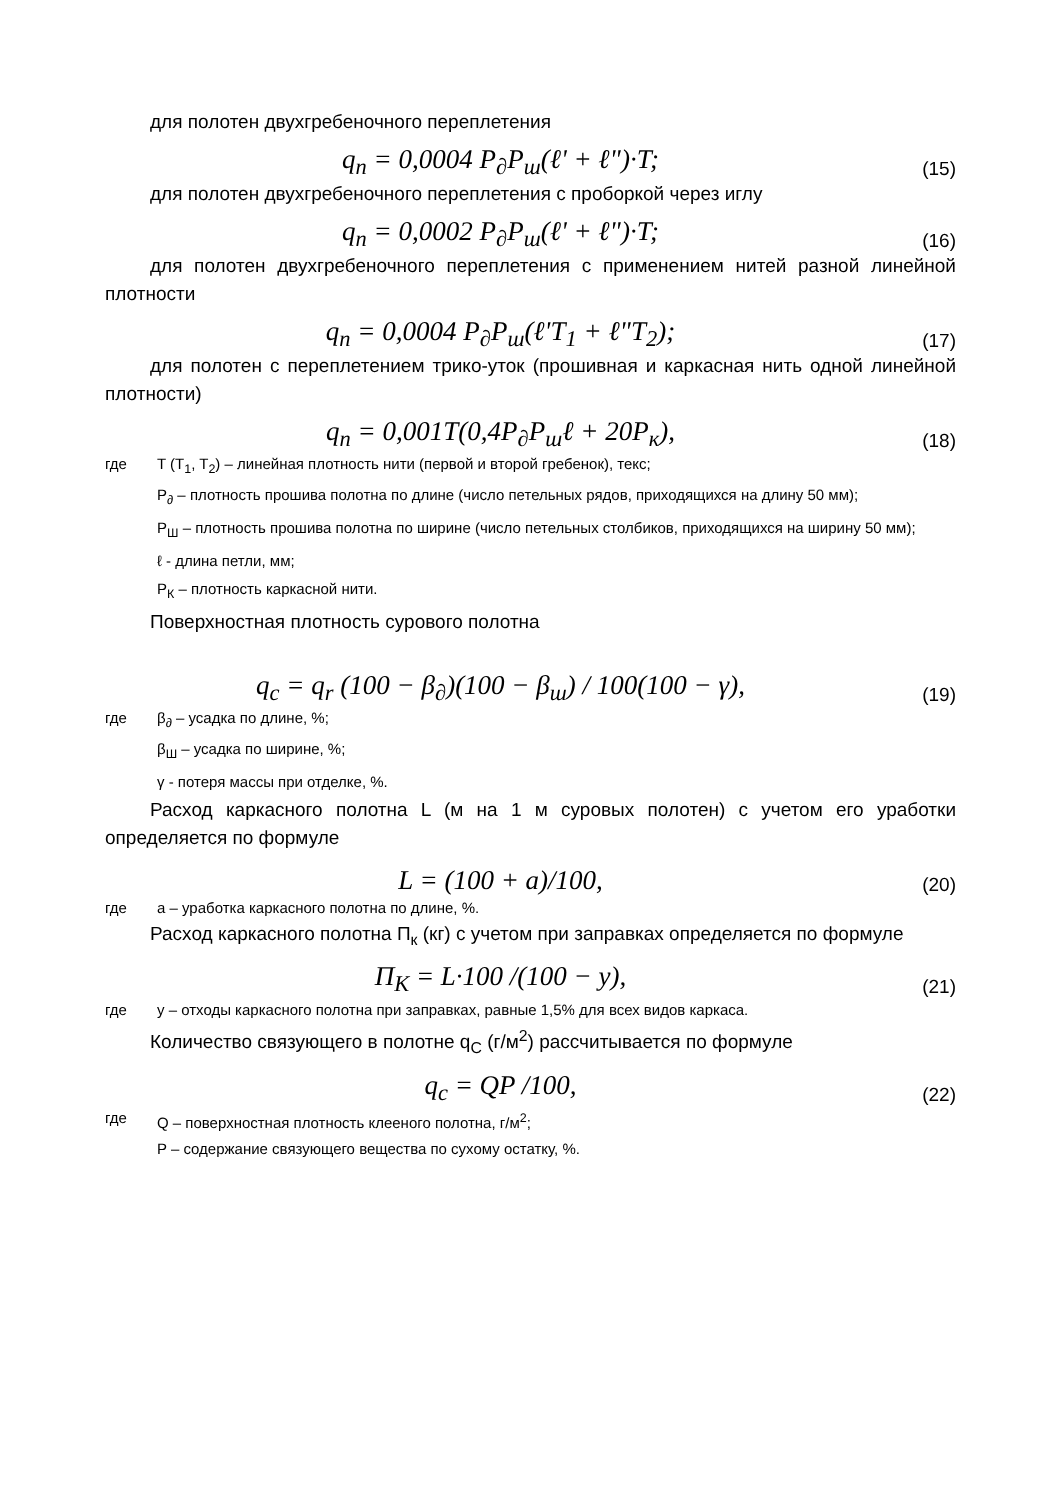для полотен двухгребеночного переплетения
q<sub>n</sub> = 0,0004 P<sub>∂</sub>P<sub>ш</sub>(ℓ' + ℓ")·T;
(15)
для полотен двухгребеночного переплетения с проборкой через иглу
q<sub>n</sub> = 0,0002 P<sub>∂</sub>P<sub>ш</sub>(ℓ' + ℓ")·T;
(16)
для полотен двухгребеночного переплетения с применением нитей разной линейной плотности
q<sub>n</sub> = 0,0004 P<sub>∂</sub>P<sub>ш</sub>(ℓ'T<sub>1</sub> + ℓ"T<sub>2</sub>);
(17)
для полотен с переплетением трико-уток (прошивная и каркасная нить одной линейной плотности)
q<sub>n</sub> = 0,001T(0,4P<sub>∂</sub>P<sub>ш</sub>ℓ + 20P<sub>к</sub>),
(18)
где T (T<sub>1</sub>, T<sub>2</sub>) – линейная плотность нити (первой и второй гребенок), текс;
P<sub>∂</sub> – плотность прошива полотна по длине (число петельных рядов, приходящихся на длину 50 мм);
P<sub>Ш</sub> – плотность прошива полотна по ширине (число петельных столбиков, приходящихся на ширину 50 мм);
ℓ - длина петли, мм;
P<sub>К</sub> – плотность каркасной нити.
Поверхностная плотность сурового полотна
q<sub>c</sub> = q<sub>r</sub> (100 − β<sub>∂</sub>)(100 − β<sub>ш</sub>) / 100(100 − γ),
(19)
где β<sub>∂</sub> – усадка по длине, %;
β<sub>Ш</sub> – усадка по ширине, %;
γ - потеря массы при отделке, %.
Расход каркасного полотна L (м на 1 м суровых полотен) с учетом его уработки определяется по формуле
L = (100 + a)/100,
(20)
где а – уработка каркасного полотна по длине, %.
Расход каркасного полотна П<sub>к</sub> (кг) с учетом при заправках определяется по формуле
П<sub>К</sub> = L·100 /(100 − y),
(21)
где у – отходы каркасного полотна при заправках, равные 1,5% для всех видов каркаса.
Количество связующего в полотне q<sub>C</sub> (г/м<sup>2</sup>) рассчитывается по формуле
q<sub>c</sub> = QP /100,
(22)
где Q – поверхностная плотность клееного полотна, г/м<sup>2</sup>;
P – содержание связующего вещества по сухому остатку, %.